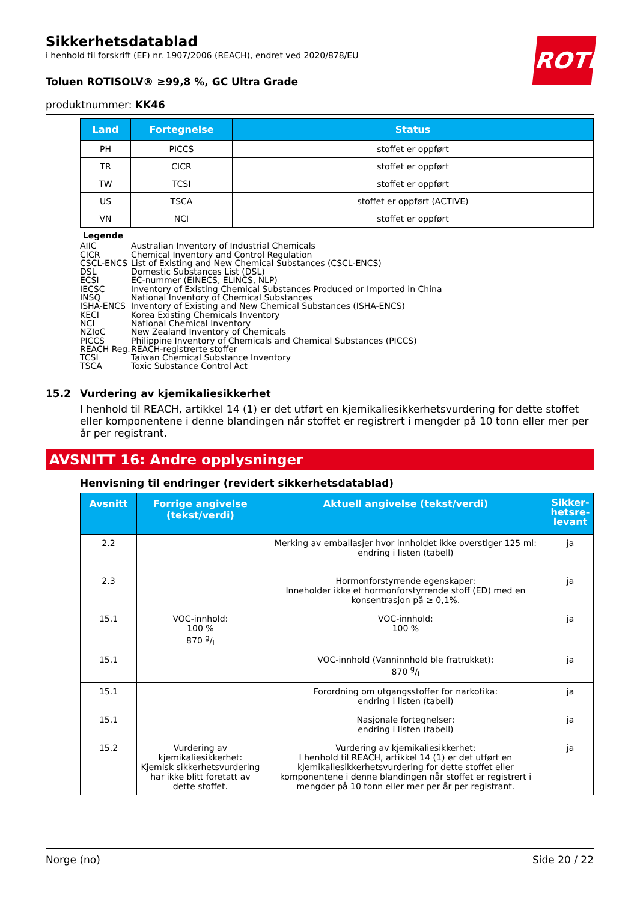ROTH
Sikkerhetsdatablad
i henhold til forskrift (EF) nr. 1907/2006 (REACH), endret ved 2020/878/EU
Toluen ROTISOLV® ≥99,8 %, GC Ultra Grade
produktnummer: KK46
| Land | Fortegnelse | Status |
| --- | --- | --- |
| PH | PICCS | stoffet er oppført |
| TR | CICR | stoffet er oppført |
| TW | TCSI | stoffet er oppført |
| US | TSCA | stoffet er oppført (ACTIVE) |
| VN | NCI | stoffet er oppført |
Legende
AIIC Australian Inventory of Industrial Chemicals
CICR Chemical Inventory and Control Regulation
CSCL-ENCS List of Existing and New Chemical Substances (CSCL-ENCS)
DSL Domestic Substances List (DSL)
ECSI EC-nummer (EINECS, ELINCS, NLP)
IECSC Inventory of Existing Chemical Substances Produced or Imported in China
INSQ National Inventory of Chemical Substances
ISHA-ENCS Inventory of Existing and New Chemical Substances (ISHA-ENCS)
KECI Korea Existing Chemicals Inventory
NCI National Chemical Inventory
NZIoC New Zealand Inventory of Chemicals
PICCS Philippine Inventory of Chemicals and Chemical Substances (PICCS)
REACH Reg. REACH-registrerte stoffer
TCSI Taiwan Chemical Substance Inventory
TSCA Toxic Substance Control Act
15.2 Vurdering av kjemikaliesikkerhet
I henhold til REACH, artikkel 14 (1) er det utført en kjemikaliesikkerhetsvurdering for dette stoffet eller komponentene i denne blandingen når stoffet er registrert i mengder på 10 tonn eller mer per år per registrant.
AVSNITT 16: Andre opplysninger
Henvisning til endringer (revidert sikkerhetsdatablad)
| Avsnitt | Forrige angivelse (tekst/verdi) | Aktuell angivelse (tekst/verdi) | Sikker- hetsre- levant |
| --- | --- | --- | --- |
| 2.2 | | Merking av emballasjer hvor innholdet ikke overstiger 125 ml: endring i listen (tabell) | ja |
| 2.3 | | Hormonforstyrrende egenskaper: Inneholder ikke et hormonforstyrrende stoff (ED) med en konsentrasjon på ≥ 0,1%. | ja |
| 15.1 | VOC-innhold: 100 % 870 g/l | VOC-innhold: 100 % | ja |
| 15.1 | | VOC-innhold (Vanninnhold ble fratrukket): 870 g/l | ja |
| 15.1 | | Forordning om utgangsstoffer for narkotika: endring i listen (tabell) | ja |
| 15.1 | | Nasjonale fortegnelser: endring i listen (tabell) | ja |
| 15.2 | Vurdering av kjemikaliesikkerhet: Kjemisk sikkerhetsvurdering har ikke blitt foretatt av dette stoffet. | Vurdering av kjemikaliesikkerhet: I henhold til REACH, artikkel 14 (1) er det utført en kjemikaliesikkerhetsvurdering for dette stoffet eller komponentene i denne blandingen når stoffet er registrert i mengder på 10 tonn eller mer per år per registrant. | ja |
Norge (no) Side 20 / 22